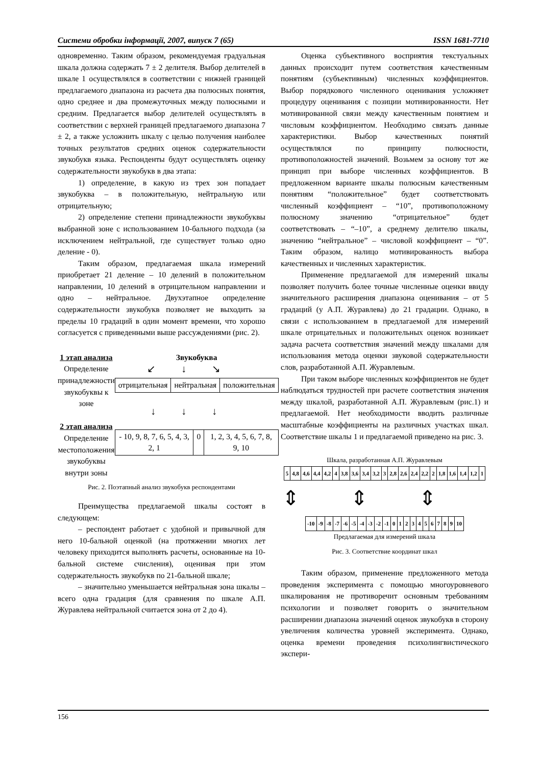Системи обробки інформації, 2007, випуск 7 (65) ISSN 1681-7710
одновременно. Таким образом, рекомендуемая градуальная шкала должна содержать 7 ± 2 делителя. Выбор делителей в шкале 1 осуществлялся в соответствии с нижней границей предлагаемого диапазона из расчета два полюсных понятия, одно среднее и два промежуточных между полюсными и средним. Предлагается выбор делителей осуществлять в соответствии с верхней границей предлагаемого диапазона 7 ± 2, а также усложнить шкалу с целью получения наиболее точных результатов средних оценок содержательности звукобукв языка. Респонденты будут осуществлять оценку содержательности звукобукв в два этапа:
1) определение, в какую из трех зон попадает звукобуква – в положительную, нейтральную или отрицательную;
2) определение степени принадлежности звукобуквы выбранной зоне с использованием 10-бального подхода (за исключением нейтральной, где существует только одно деление - 0).
Таким образом, предлагаемая шкала измерений приобретает 21 деление – 10 делений в положительном направлении, 10 делений в отрицательном направлении и одно – нейтральное. Двухэтапное определение содержательности звукобукв позволяет не выходить за пределы 10 градаций в один момент времени, что хорошо согласуется с приведенными выше рассуждениями (рис. 2).
1 этап анализа
Определение принадлежности звукобуквы к зоне
2 этап анализа
Определение местоположения звукобуквы внутри зоны
Звукобуква
↙↓↘
| отрицательная | нейтральная | положительная |
↓↓↓
| - 10, 9, 8, 7, 6, 5, 4, 3, 2, 1 | 0 | 1, 2, 3, 4, 5, 6, 7, 8, 9, 10 |
Рис. 2. Поэтапный анализ звукобукв респондентами
Преимущества предлагаемой шкалы состоят в следующем:
– респондент работает с удобной и привычной для него 10-бальной оценкой (на протяжении многих лет человеку приходится выполнять расчеты, основанные на 10-бальной системе счисления), оценивая при этом содержательность звукобукв по 21-бальной шкале;
– значительно уменьшается нейтральная зона шкалы – всего одна градация (для сравнения по шкале А.П. Журавлева нейтральной считается зона от 2 до 4).
Оценка субъективного восприятия текстуальных данных происходит путем соответствия качественным понятиям (субъективным) численных коэффициентов. Выбор порядкового численного оценивания усложняет процедуру оценивания с позиции мотивированности. Нет мотивированной связи между качественным понятием и числовым коэффициентом. Необходимо связать данные характеристики. Выбор качественных понятий осуществлялся по принципу полюсности, противоположностей значений. Возьмем за основу тот же принцип при выборе численных коэффициентов. В предложенном варианте шкалы полюсным качественным понятиям “положительное” будет соответствовать численный коэффициент – “10”, противоположному полюсному значению “отрицательное” будет соответствовать – “–10”, а среднему делителю шкалы, значению “нейтральное” – числовой коэффициент – “0”. Таким образом, налицо мотивированность выбора качественных и численных характеристик.
Применение предлагаемой для измерений шкалы позволяет получить более точные численные оценки ввиду значительного расширения диапазона оценивания – от 5 градаций (у А.П. Журавлева) до 21 градации. Однако, в связи с использованием в предлагаемой для измерений шкале отрицательных и положительных оценок возникает задача расчета соответствия значений между шкалами для использования метода оценки звуковой содержательности слов, разработанной А.П. Журавлевым.
При таком выборе численных коэффициентов не будет наблюдаться трудностей при расчете соответствия значения между шкалой, разработанной А.П. Журавлевым (рис.1) и предлагаемой. Нет необходимости вводить различные масштабные коэффициенты на различных участках шкал. Соответствие шкалы 1 и предлагаемой приведено на рис. 3.
Шкала, разработанная А.П. Журавлевым
| 5 | 4,8 | 4,6 | 4,4 | 4,2 | 4 | 3,8 | 3,6 | 3,4 | 3,2 | 3 | 2,8 | 2,6 | 2,4 | 2,2 | 2 | 1,8 | 1,6 | 1,4 | 1,2 | 1 |
⇕⇕⇕
| -10 | -9 | -8 | -7 | -6 | -5 | -4 | -3 | -2 | -1 | 0 | 1 | 2 | 3 | 4 | 5 | 6 | 7 | 8 | 9 | 10 |
Предлагаемая для измерений шкала
Рис. 3. Соответствие координат шкал
Таким образом, применение предложенного метода проведения эксперимента с помощью многоуровневого шкалирования не противоречит основным требованиям психологии и позволяет говорить о значительном расширении диапазона значений оценок звукобукв в сторону увеличения количества уровней эксперимента. Однако, оценка времени проведения психолингвистического экспери-
156